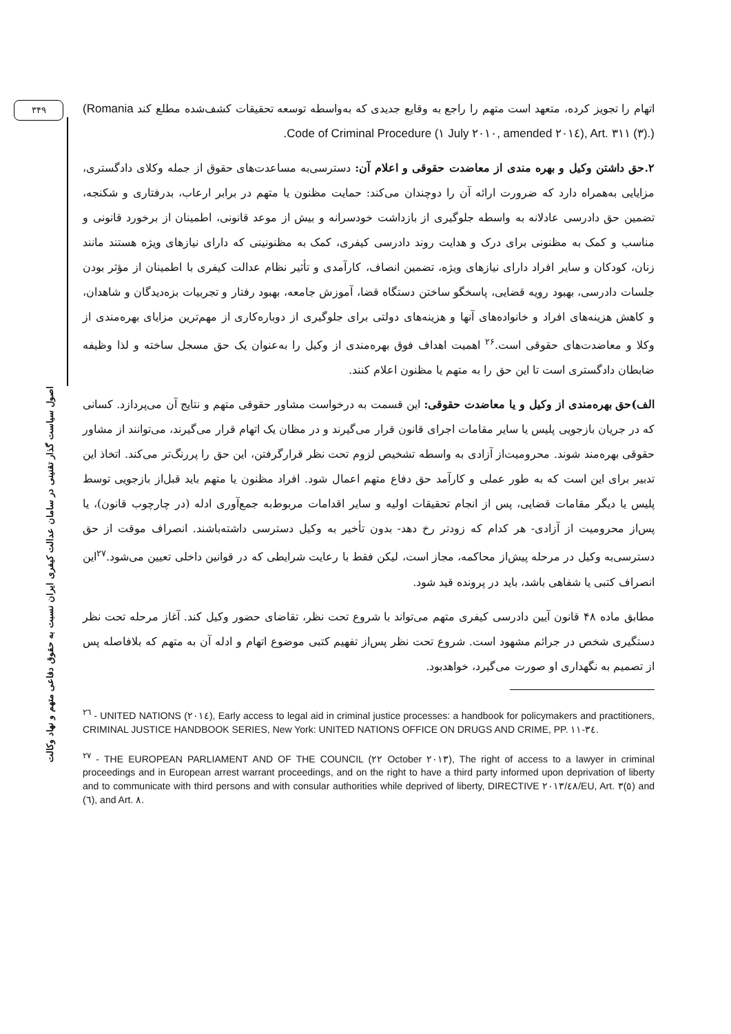۳۴۹
اصول سیاست گذار تقنینی در سامان عدالت کیفری ایران نسبت به حقوق دفاعی متهم و نهاد وکالت
اتهام را تجویز کرده، متعهد است متهم را راجع به وقایع جدیدی که به‌واسطه توسعه تحقیقات کشف‌شده مطلع کند (Romania Code of Criminal Procedure (۱ July ۲۰۱۰, amended ۲۰۱٤), Art. ۳۱۱ (۳).).
۲.حق داشتن وکیل و بهره مندی از معاضدت حقوقی و اعلام آن: دسترسی‌به مساعدت‌های حقوق از جمله وکلای دادگستری، مزایایی به‌همراه دارد که ضرورت ارائه آن را دوچندان می‌کند: حمایت مظنون یا متهم در برابر ارعاب، بدرفتاری و شکنجه، تضمین حق دادرسی عادلانه به واسطه جلوگیری از بازداشت خودسرانه و بیش از موعد قانونی، اطمینان از برخورد قانونی و مناسب و کمک به مظنونی برای درک و هدایت روند دادرسی کیفری، کمک به مظنونینی که دارای نیازهای ویژه هستند مانند زنان، کودکان و سایر افراد دارای نیازهای ویژه، تضمین انصاف، کارآمدی و تأثیر نظام عدالت کیفری با اطمینان از مؤثر بودن جلسات دادرسی، بهبود رویه قضایی، پاسخگو ساختن دستگاه قضا، آموزش جامعه، بهبود رفتار و تجربیات بزه‌دیدگان و شاهدان، و کاهش هزینه‌های افراد و خانواده‌های آنها و هزینه‌های دولتی برای جلوگیری از دوباره‌کاری از مهم‌ترین مزایای بهره‌مندی از وکلا و معاضدت‌های حقوقی است.<sup>۲۶</sup> اهمیت اهداف فوق بهره‌مندی از وکیل را به‌عنوان یک حق مسجل ساخته و لذا وظیفه ضابطان دادگستری است تا این حق را به متهم یا مظنون اعلام کنند.
الف)حق بهره‌مندی از وکیل و یا معاضدت حقوقی: این قسمت به درخواست مشاور حقوقی متهم و نتایج آن می‌پردازد. کسانی که در جریان بازجویی پلیس یا سایر مقامات اجرای قانون قرار می‌گیرند و در مظان یک اتهام قرار می‌گیرند، می‌توانند از مشاور حقوقی بهره‌مند شوند. محرومیت‌از آزادی به واسطه تشخیص لزوم تحت نظر قرارگرفتن، این حق را پررنگ‌تر می‌کند. اتخاذ این تدبیر برای این است که به طور عملی و کارآمد حق دفاع متهم اعمال شود. افراد مظنون یا متهم باید قبل‌از بازجویی توسط پلیس یا دیگر مقامات قضایی، پس از انجام تحقیقات اولیه و سایر اقدامات مربوط‌به جمع‌آوری ادله (در چارچوب قانون)، یا پس‌از محرومیت از آزادی- هر کدام که زودتر رخ دهد- بدون تأخیر به وکیل دسترسی داشته‌باشند. انصراف موقت از حق دسترسی‌به وکیل در مرحله پیش‌از محاکمه، مجاز است، لیکن فقط با رعایت شرایطی که در قوانین داخلی تعیین می‌شود.<sup>۲۷</sup>این انصراف کتبی یا شفاهی باشد، باید در پرونده قید شود.
مطابق ماده ۴۸ قانون آیین دادرسی کیفری متهم می‌تواند با شروع تحت نظر، تقاضای حضور وکیل کند. آغاز مرحله تحت نظر دستگیری شخص در جرائم مشهود است. شروع تحت نظر پس‌از تفهیم کتبی موضوع اتهام و ادله آن به متهم که بلافاصله پس از تصمیم به نگهداری او صورت می‌گیرد، خواهدبود.
<sup>۲٦</sup> - UNITED NATIONS (۲۰۱٤), Early access to legal aid in criminal justice processes: a handbook for policymakers and practitioners, CRIMINAL JUSTICE HANDBOOK SERIES, New York: UNITED NATIONS OFFICE ON DRUGS AND CRIME, PP. ۱۱-۳٤.
<sup>۲۷</sup> - THE EUROPEAN PARLIAMENT AND OF THE COUNCIL (۲۲ October ۲۰۱۳), The right of access to a lawyer in criminal proceedings and in European arrest warrant proceedings, and on the right to have a third party informed upon deprivation of liberty and to communicate with third persons and with consular authorities while deprived of liberty, DIRECTIVE ۲۰۱۳/٤۸/EU, Art. ۳(٥) and (٦), and Art. ۸.